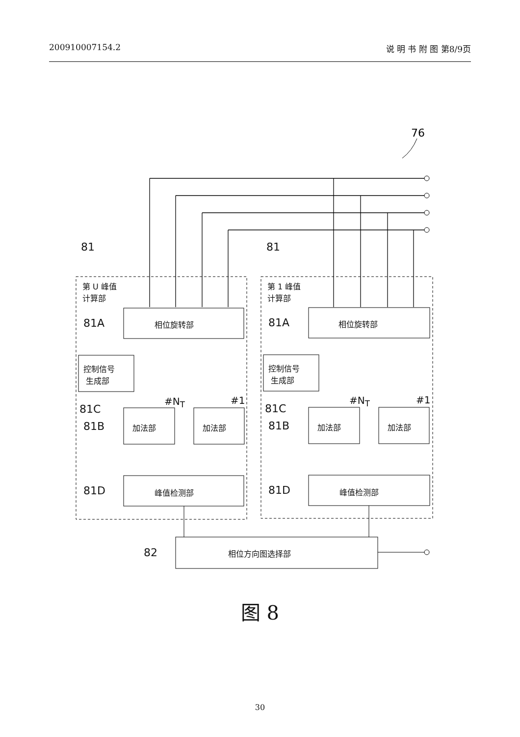200910007154.2 说 明 书 附 图 第8/9页
76
图 8
30
81 81
第 U 峰值
计算部
第 1 峰值
计算部
81A 相位旋转部 81A 相位旋转部
控制信号
生成部
控制信号
生成部
81C 81C
#N<sub>T</sub> #1 #N<sub>T</sub> #1
81B 加法部 加法部 81B 加法部 加法部
81D 峰值检测部 81D 峰值检测部
82 相位方向图选择部